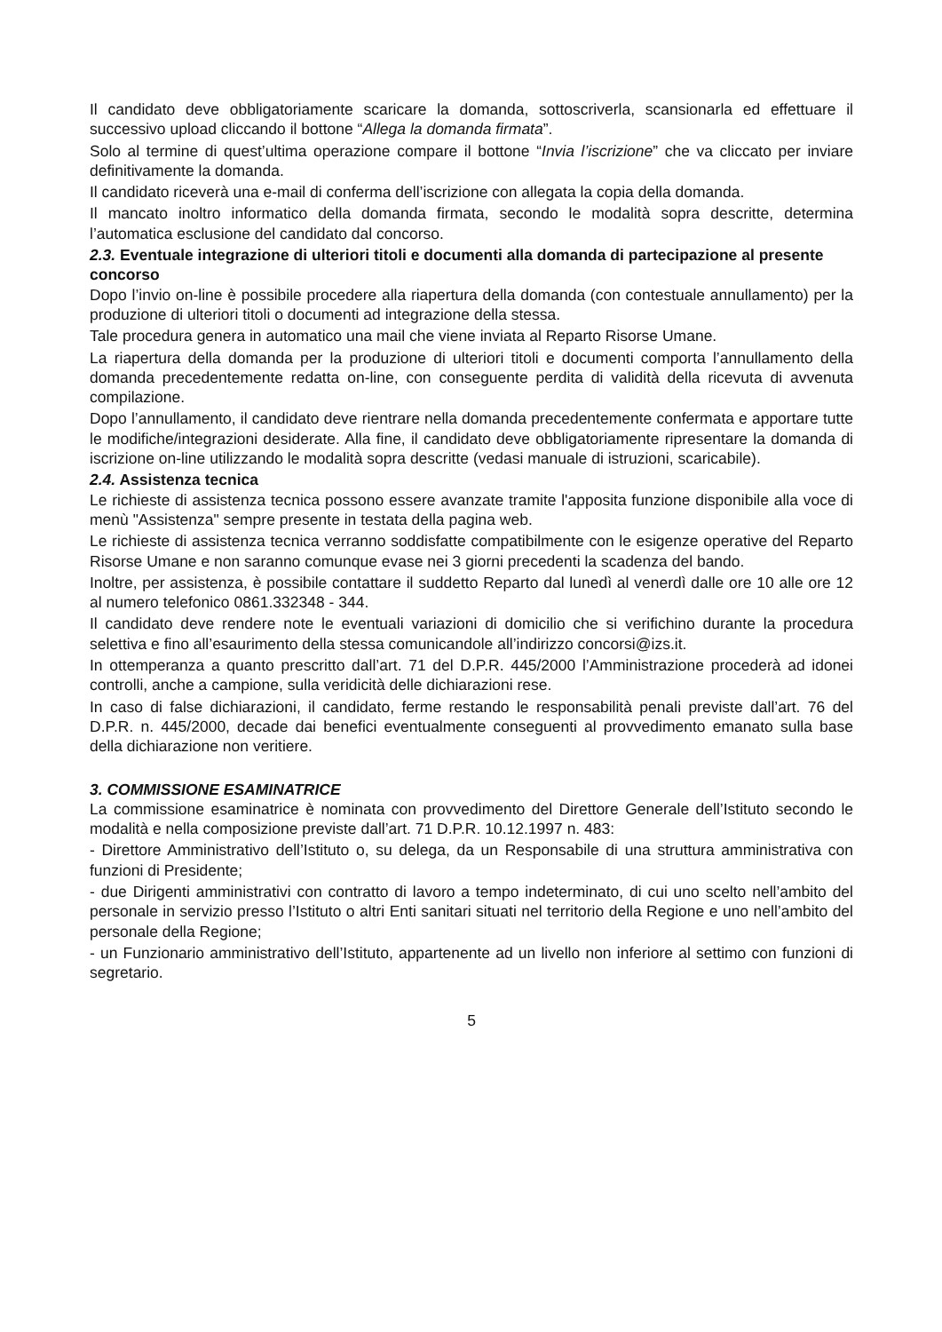Il candidato deve obbligatoriamente scaricare la domanda, sottoscriverla, scansionarla ed effettuare il successivo upload cliccando il bottone “Allega la domanda firmata”.
Solo al termine di quest’ultima operazione compare il bottone “Invia l’iscrizione” che va cliccato per inviare definitivamente la domanda.
Il candidato riceverà una e-mail di conferma dell’iscrizione con allegata la copia della domanda.
Il mancato inoltro informatico della domanda firmata, secondo le modalità sopra descritte, determina l’automatica esclusione del candidato dal concorso.
2.3. Eventuale integrazione di ulteriori titoli e documenti alla domanda di partecipazione al presente concorso
Dopo l’invio on-line è possibile procedere alla riapertura della domanda (con contestuale annullamento) per la produzione di ulteriori titoli o documenti ad integrazione della stessa.
Tale procedura genera in automatico una mail che viene inviata al Reparto Risorse Umane.
La riapertura della domanda per la produzione di ulteriori titoli e documenti comporta l’annullamento della domanda precedentemente redatta on-line, con conseguente perdita di validità della ricevuta di avvenuta compilazione.
Dopo l’annullamento, il candidato deve rientrare nella domanda precedentemente confermata e apportare tutte le modifiche/integrazioni desiderate. Alla fine, il candidato deve obbligatoriamente ripresentare la domanda di iscrizione on-line utilizzando le modalità sopra descritte (vedasi manuale di istruzioni, scaricabile).
2.4. Assistenza tecnica
Le richieste di assistenza tecnica possono essere avanzate tramite l'apposita funzione disponibile alla voce di menù "Assistenza" sempre presente in testata della pagina web.
Le richieste di assistenza tecnica verranno soddisfatte compatibilmente con le esigenze operative del Reparto Risorse Umane e non saranno comunque evase nei 3 giorni precedenti la scadenza del bando.
Inoltre, per assistenza, è possibile contattare il suddetto Reparto dal lunedì al venerdì dalle ore 10 alle ore 12 al numero telefonico 0861.332348 - 344.
Il candidato deve rendere note le eventuali variazioni di domicilio che si verifichino durante la procedura selettiva e fino all’esaurimento della stessa comunicandole all’indirizzo concorsi@izs.it.
In ottemperanza a quanto prescritto dall’art. 71 del D.P.R. 445/2000 l’Amministrazione procederà ad idonei controlli, anche a campione, sulla veridicità delle dichiarazioni rese.
In caso di false dichiarazioni, il candidato, ferme restando le responsabilità penali previste dall’art. 76 del D.P.R. n. 445/2000, decade dai benefici eventualmente conseguenti al provvedimento emanato sulla base della dichiarazione non veritiere.
3. COMMISSIONE ESAMINATRICE
La commissione esaminatrice è nominata con provvedimento del Direttore Generale dell’Istituto secondo le modalità e nella composizione previste dall’art. 71 D.P.R. 10.12.1997 n. 483:
- Direttore Amministrativo dell’Istituto o, su delega, da un Responsabile di una struttura amministrativa con funzioni di Presidente;
- due Dirigenti amministrativi con contratto di lavoro a tempo indeterminato, di cui uno scelto nell’ambito del personale in servizio presso l’Istituto o altri Enti sanitari situati nel territorio della Regione e uno nell’ambito del personale della Regione;
- un Funzionario amministrativo dell’Istituto, appartenente ad un livello non inferiore al settimo con funzioni di segretario.
5